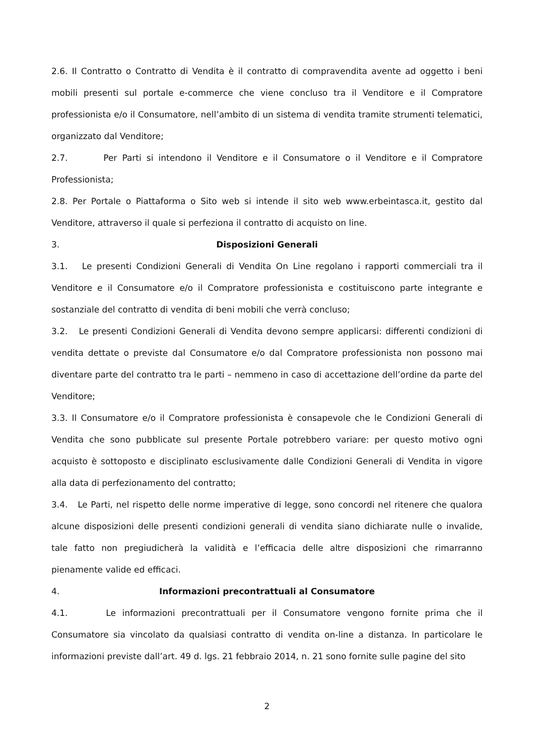2.6. Il Contratto o Contratto di Vendita è il contratto di compravendita avente ad oggetto i beni mobili presenti sul portale e-commerce che viene concluso tra il Venditore e il Compratore professionista e/o il Consumatore, nell’ambito di un sistema di vendita tramite strumenti telematici, organizzato dal Venditore;
2.7. Per Parti si intendono il Venditore e il Consumatore o il Venditore e il Compratore Professionista;
2.8. Per Portale o Piattaforma o Sito web si intende il sito web www.erbeintasca.it, gestito dal Venditore, attraverso il quale si perfeziona il contratto di acquisto on line.
3. Disposizioni Generali
3.1. Le presenti Condizioni Generali di Vendita On Line regolano i rapporti commerciali tra il Venditore e il Consumatore e/o il Compratore professionista e costituiscono parte integrante e sostanziale del contratto di vendita di beni mobili che verrà concluso;
3.2. Le presenti Condizioni Generali di Vendita devono sempre applicarsi: differenti condizioni di vendita dettate o previste dal Consumatore e/o dal Compratore professionista non possono mai diventare parte del contratto tra le parti – nemmeno in caso di accettazione dell’ordine da parte del Venditore;
3.3. Il Consumatore e/o il Compratore professionista è consapevole che le Condizioni Generali di Vendita che sono pubblicate sul presente Portale potrebbero variare: per questo motivo ogni acquisto è sottoposto e disciplinato esclusivamente dalle Condizioni Generali di Vendita in vigore alla data di perfezionamento del contratto;
3.4. Le Parti, nel rispetto delle norme imperative di legge, sono concordi nel ritenere che qualora alcune disposizioni delle presenti condizioni generali di vendita siano dichiarate nulle o invalide, tale fatto non pregiudicherà la validità e l’efficacia delle altre disposizioni che rimarranno pienamente valide ed efficaci.
4. Informazioni precontrattuali al Consumatore
4.1. Le informazioni precontrattuali per il Consumatore vengono fornite prima che il Consumatore sia vincolato da qualsiasi contratto di vendita on-line a distanza. In particolare le informazioni previste dall’art. 49 d. lgs. 21 febbraio 2014, n. 21 sono fornite sulle pagine del sito
2